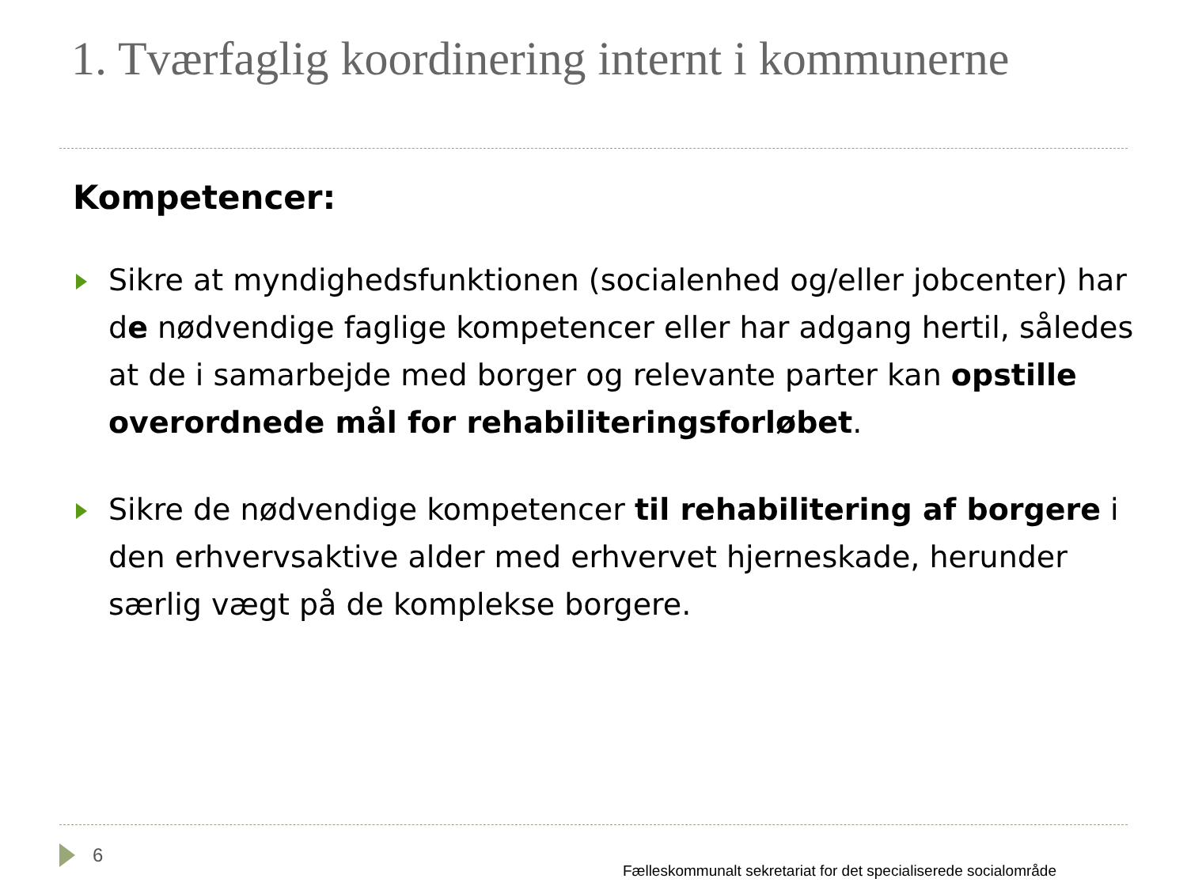1. Tværfaglig koordinering internt i kommunerne
Kompetencer:
Sikre at myndighedsfunktionen (socialenhed og/eller jobcenter) har de nødvendige faglige kompetencer eller har adgang hertil, således at de i samarbejde med borger og relevante parter kan opstille overordnede mål for rehabiliteringsforløbet.
Sikre de nødvendige kompetencer til rehabilitering af borgere i den erhvervsaktive alder med erhvervet hjerneskade, herunder særlig vægt på de komplekse borgere.
6 Fælleskommunalt sekretariat for det specialiserede socialområde